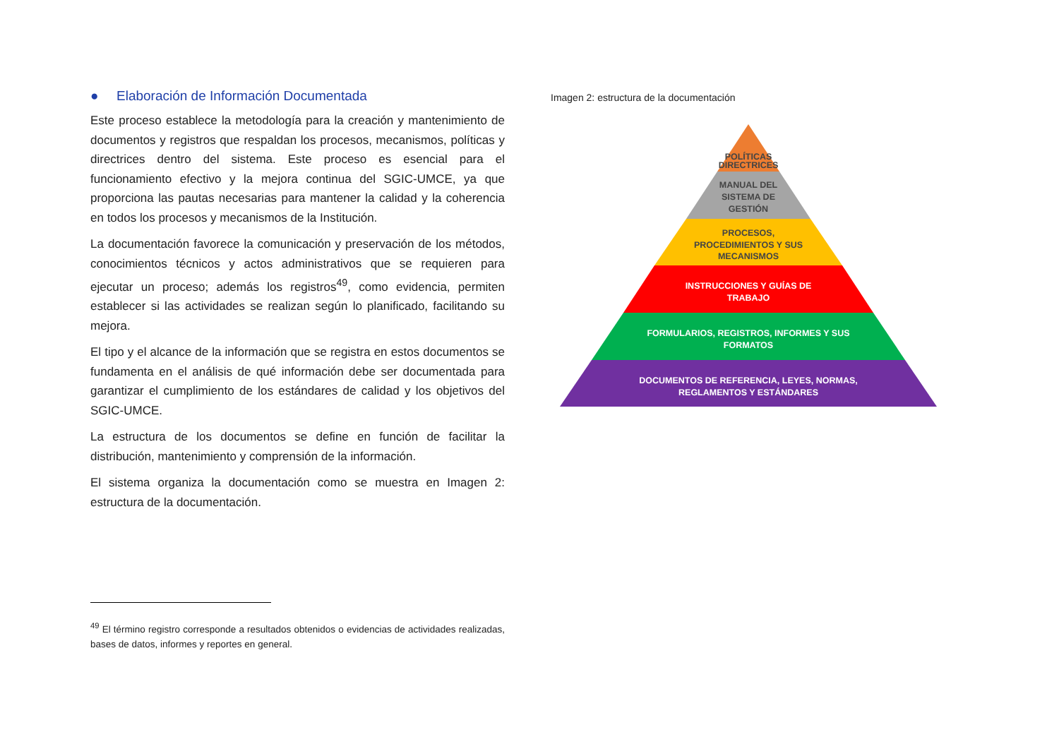● Elaboración de Información Documentada
Este proceso establece la metodología para la creación y mantenimiento de documentos y registros que respaldan los procesos, mecanismos, políticas y directrices dentro del sistema. Este proceso es esencial para el funcionamiento efectivo y la mejora continua del SGIC-UMCE, ya que proporciona las pautas necesarias para mantener la calidad y la coherencia en todos los procesos y mecanismos de la Institución.
La documentación favorece la comunicación y preservación de los métodos, conocimientos técnicos y actos administrativos que se requieren para ejecutar un proceso; además los registros<sup>49</sup>, como evidencia, permiten establecer si las actividades se realizan según lo planificado, facilitando su mejora.
El tipo y el alcance de la información que se registra en estos documentos se fundamenta en el análisis de qué información debe ser documentada para garantizar el cumplimiento de los estándares de calidad y los objetivos del SGIC-UMCE.
La estructura de los documentos se define en función de facilitar la distribución, mantenimiento y comprensión de la información.
El sistema organiza la documentación como se muestra en Imagen 2: estructura de la documentación.
<sup>49</sup> El término registro corresponde a resultados obtenidos o evidencias de actividades realizadas, bases de datos, informes y reportes en general.
Imagen 2: estructura de la documentación
POLÍTICAS
DIRECTRICES
MANUAL DEL
SISTEMA DE
GESTIÓN
PROCESOS,
PROCEDIMIENTOS Y SUS
MECANISMOS
INSTRUCCIONES Y GUÍAS DE
TRABAJO
FORMULARIOS, REGISTROS, INFORMES Y SUS
FORMATOS
DOCUMENTOS DE REFERENCIA, LEYES, NORMAS,
REGLAMENTOS Y ESTÁNDARES